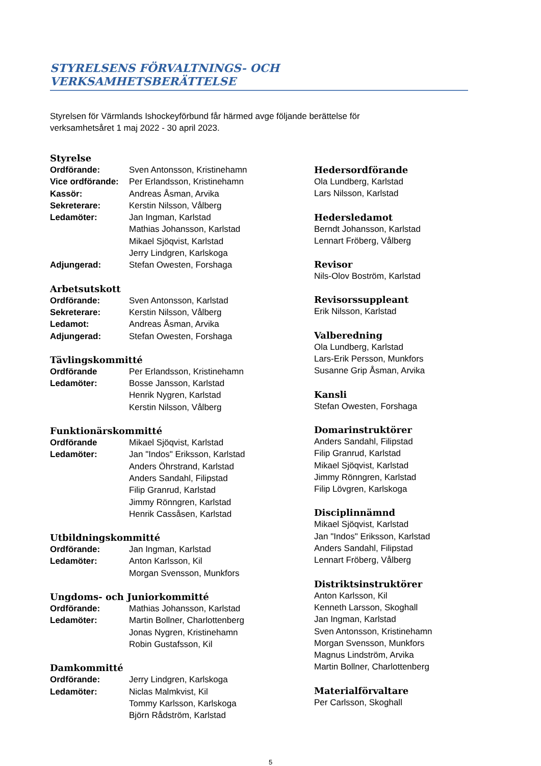STYRELSENS FÖRVALTNINGS- OCH VERKSAMHETSBERÄTTELSE
Styrelsen för Värmlands Ishockeyförbund får härmed avge följande berättelse för
verksamhetsåret 1 maj 2022 - 30 april 2023.
Styrelse
Ordförande: Sven Antonsson, Kristinehamn
Vice ordförande: Per Erlandsson, Kristinehamn
Kassör: Andreas Åsman, Arvika
Sekreterare: Kerstin Nilsson, Vålberg
Ledamöter: Jan Ingman, Karlstad
Mathias Johansson, Karlstad
Mikael Sjöqvist, Karlstad
Jerry Lindgren, Karlskoga
Adjungerad: Stefan Owesten, Forshaga
Arbetsutskott
Ordförande: Sven Antonsson, Karlstad
Sekreterare: Kerstin Nilsson, Vålberg
Ledamot: Andreas Åsman, Arvika
Adjungerad: Stefan Owesten, Forshaga
Tävlingskommitté
Ordförande Per Erlandsson, Kristinehamn
Ledamöter: Bosse Jansson, Karlstad
Henrik Nygren, Karlstad
Kerstin Nilsson, Vålberg
Funktionärskommitté
Ordförande Mikael Sjöqvist, Karlstad
Ledamöter: Jan "Indos" Eriksson, Karlstad
Anders Öhrstrand, Karlstad
Anders Sandahl, Filipstad
Filip Granrud, Karlstad
Jimmy Rönngren, Karlstad
Henrik Cassåsen, Karlstad
Utbildningskommitté
Ordförande: Jan Ingman, Karlstad
Ledamöter: Anton Karlsson, Kil
Morgan Svensson, Munkfors
Ungdoms- och Juniorkommitté
Ordförande: Mathias Johansson, Karlstad
Ledamöter: Martin Bollner, Charlottenberg
Jonas Nygren, Kristinehamn
Robin Gustafsson, Kil
Damkommitté
Ordförande: Jerry Lindgren, Karlskoga
Ledamöter: Niclas Malmkvist, Kil
Tommy Karlsson, Karlskoga
Björn Rådström, Karlstad
Hedersordförande
Ola Lundberg, Karlstad
Lars Nilsson, Karlstad
Hedersledamot
Berndt Johansson, Karlstad
Lennart Fröberg, Vålberg
Revisor
Nils-Olov Boström, Karlstad
Revisorssuppleant
Erik Nilsson, Karlstad
Valberedning
Ola Lundberg, Karlstad
Lars-Erik Persson, Munkfors
Susanne Grip Åsman, Arvika
Kansli
Stefan Owesten, Forshaga
Domarinstruktörer
Anders Sandahl, Filipstad
Filip Granrud, Karlstad
Mikael Sjöqvist, Karlstad
Jimmy Rönngren, Karlstad
Filip Lövgren, Karlskoga
Disciplinnämnd
Mikael Sjöqvist, Karlstad
Jan "Indos" Eriksson, Karlstad
Anders Sandahl, Filipstad
Lennart Fröberg, Vålberg
Distriktsinstruktörer
Anton Karlsson, Kil
Kenneth Larsson, Skoghall
Jan Ingman, Karlstad
Sven Antonsson, Kristinehamn
Morgan Svensson, Munkfors
Magnus Lindström, Arvika
Martin Bollner, Charlottenberg
Materialförvaltare
Per Carlsson, Skoghall
5